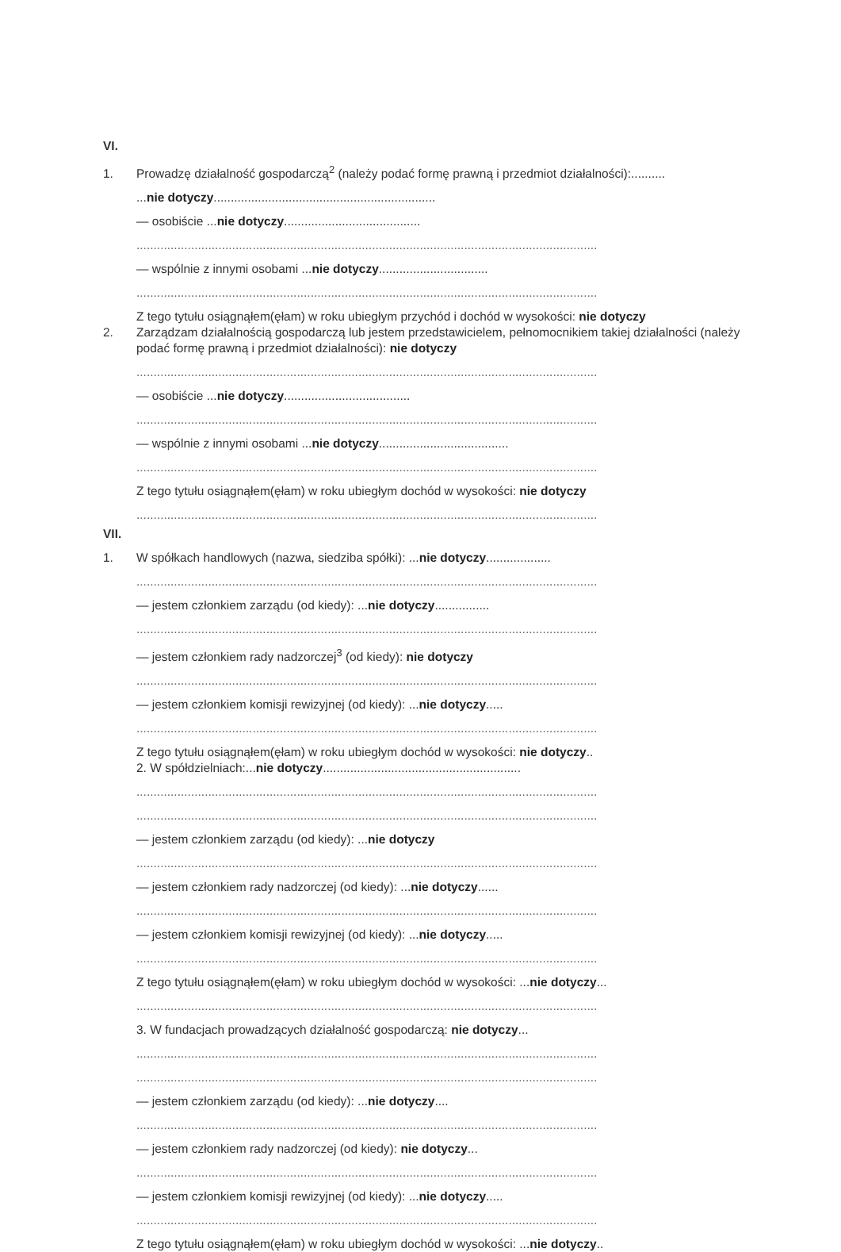VI.
1. Prowadzę działalność gospodarczą<sup>2</sup> (należy podać formę prawną i przedmiot działalności):..........
...nie dotyczy.................................................................
— osobiście ...nie dotyczy........................................
.......................................................................................................................................
— wspólnie z innymi osobami ...nie dotyczy................................
.......................................................................................................................................
Z tego tytułu osiągnąłem(ęłam) w roku ubiegłym przychód i dochód w wysokości: nie dotyczy
2. Zarządzam działalnością gospodarczą lub jestem przedstawicielem, pełnomocnikiem takiej działalności (należy podać formę prawną i przedmiot działalności): nie dotyczy
.......................................................................................................................................
— osobiście ...nie dotyczy.....................................
.......................................................................................................................................
— wspólnie z innymi osobami ...nie dotyczy......................................
.......................................................................................................................................
Z tego tytułu osiągnąłem(ęłam) w roku ubiegłym dochód w wysokości: nie dotyczy
.......................................................................................................................................
VII.
1. W spółkach handlowych (nazwa, siedziba spółki): ...nie dotyczy...................
.......................................................................................................................................
— jestem członkiem zarządu (od kiedy): ...nie dotyczy................
.......................................................................................................................................
— jestem członkiem rady nadzorczej<sup>3</sup> (od kiedy): nie dotyczy
.......................................................................................................................................
— jestem członkiem komisji rewizyjnej (od kiedy): ...nie dotyczy.....
.......................................................................................................................................
Z tego tytułu osiągnąłem(ęłam) w roku ubiegłym dochód w wysokości: nie dotyczy..
2. W spółdzielniach:...nie dotyczy..........................................................
.......................................................................................................................................
.......................................................................................................................................
— jestem członkiem zarządu (od kiedy): ...nie dotyczy
.......................................................................................................................................
— jestem członkiem rady nadzorczej (od kiedy): ...nie dotyczy......
.......................................................................................................................................
— jestem członkiem komisji rewizyjnej (od kiedy): ...nie dotyczy.....
.......................................................................................................................................
Z tego tytułu osiągnąłem(ęłam) w roku ubiegłym dochód w wysokości: ...nie dotyczy...
.......................................................................................................................................
3. W fundacjach prowadzących działalność gospodarczą: nie dotyczy...
.......................................................................................................................................
.......................................................................................................................................
— jestem członkiem zarządu (od kiedy): ...nie dotyczy....
.......................................................................................................................................
— jestem członkiem rady nadzorczej (od kiedy): nie dotyczy...
.......................................................................................................................................
— jestem członkiem komisji rewizyjnej (od kiedy): ...nie dotyczy.....
.......................................................................................................................................
Z tego tytułu osiągnąłem(ęłam) w roku ubiegłym dochód w wysokości: ...nie dotyczy..